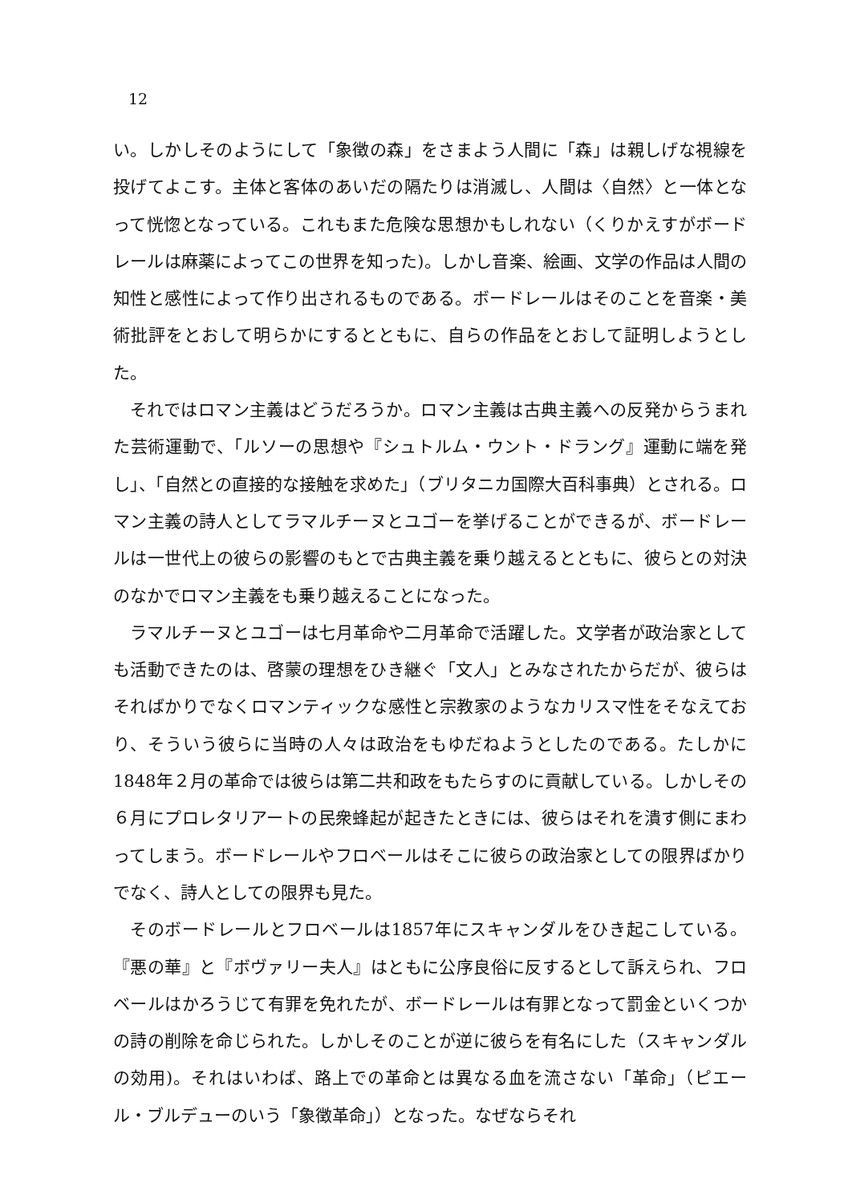12
い。しかしそのようにして「象徴の森」をさまよう人間に「森」は親しげな視線を投げてよこす。主体と客体のあいだの隔たりは消滅し、人間は〈自然〉と一体となって恍惚となっている。これもまた危険な思想かもしれない（くりかえすがボードレールは麻薬によってこの世界を知った)。しかし音楽、絵画、文学の作品は人間の知性と感性によって作り出されるものである。ボードレールはそのことを音楽・美術批評をとおして明らかにするとともに、自らの作品をとおして証明しようとした。
それではロマン主義はどうだろうか。ロマン主義は古典主義への反発からうまれた芸術運動で、「ルソーの思想や『シュトルム・ウント・ドラング』運動に端を発し」、「自然との直接的な接触を求めた」（ブリタニカ国際大百科事典）とされる。ロマン主義の詩人としてラマルチーヌとユゴーを挙げることができるが、ボードレールは一世代上の彼らの影響のもとで古典主義を乗り越えるとともに、彼らとの対決のなかでロマン主義をも乗り越えることになった。
ラマルチーヌとユゴーは七月革命や二月革命で活躍した。文学者が政治家としても活動できたのは、啓蒙の理想をひき継ぐ「文人」とみなされたからだが、彼らはそればかりでなくロマンティックな感性と宗教家のようなカリスマ性をそなえており、そういう彼らに当時の人々は政治をもゆだねようとしたのである。たしかに1848年２月の革命では彼らは第二共和政をもたらすのに貢献している。しかしその６月にプロレタリアートの民衆蜂起が起きたときには、彼らはそれを潰す側にまわってしまう。ボードレールやフロベールはそこに彼らの政治家としての限界ばかりでなく、詩人としての限界も見た。
そのボードレールとフロベールは1857年にスキャンダルをひき起こしている。『悪の華』と『ボヴァリー夫人』はともに公序良俗に反するとして訴えられ、フロベールはかろうじて有罪を免れたが、ボードレールは有罪となって罰金といくつかの詩の削除を命じられた。しかしそのことが逆に彼らを有名にした（スキャンダルの効用)。それはいわば、路上での革命とは異なる血を流さない「革命」（ピエール・ブルデューのいう「象徴革命」）となった。なぜならそれ